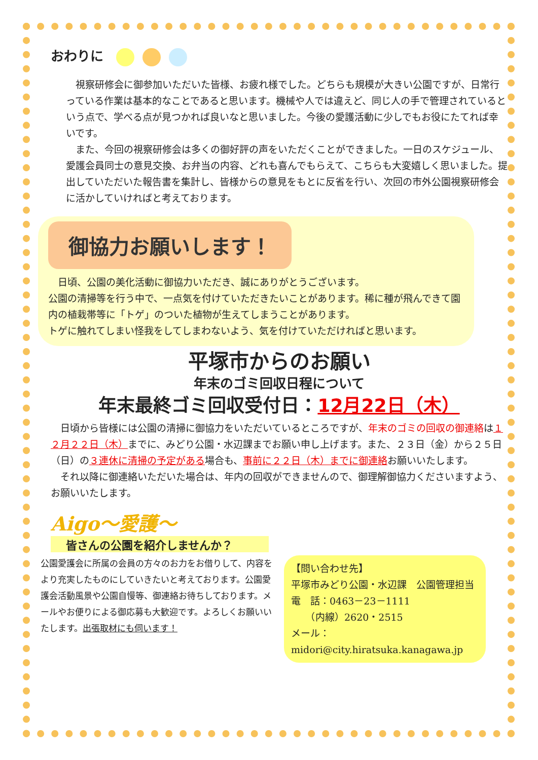おわりに
視察研修会に御参加いただいた皆様、お疲れ様でした。どちらも規模が大きい公園ですが、日常行っている作業は基本的なことであると思います。機械や人では違えど、同じ人の手で管理されているという点で、学べる点が見つかれば良いなと思いました。今後の愛護活動に少しでもお役にたてれば幸いです。
また、今回の視察研修会は多くの御好評の声をいただくことができました。一日のスケジュール、愛護会員同士の意見交換、お弁当の内容、どれも喜んでもらえて、こちらも大変嬉しく思いました。提出していただいた報告書を集計し、皆様からの意見をもとに反省を行い、次回の市外公園視察研修会に活かしていければと考えております。
御協力お願いします！
日頃、公園の美化活動に御協力いただき、誠にありがとうございます。
公園の清掃等を行う中で、一点気を付けていただきたいことがあります。稀に種が飛んできて園内の植栽帯等に「トゲ」のついた植物が生えてしまうことがあります。
トゲに触れてしまい怪我をしてしまわないよう、気を付けていただければと思います。
平塚市からのお願い
年末のゴミ回収日程について
年末最終ゴミ回収受付日：12月22日（木）
日頃から皆様には公園の清掃に御協力をいただいているところですが、年末のゴミの回収の御連絡は１２月２２日（木）までに、みどり公園・水辺課までお願い申し上げます。また、２３日（金）から２５日（日）の３連休に清掃の予定がある場合も、事前に２２日（木）までに御連絡お願いいたします。
それ以降に御連絡いただいた場合は、年内の回収ができませんので、御理解御協力くださいますよう、お願いいたします。
Aigo～愛護～
皆さんの公園を紹介しませんか？
公園愛護会に所属の会員の方々のお力をお借りして、内容をより充実したものにしていきたいと考えております。公園愛護会活動風景や公園自慢等、御連絡お待ちしております。メールやお便りによる御応募も大歓迎です。よろしくお願いいたします。出張取材にも伺います！
【問い合わせ先】
平塚市みどり公園・水辺課　公園管理担当
電　話：0463－23－1111
　　（内線）2620・2515
メール：midori@city.hiratsuka.kanagawa.jp